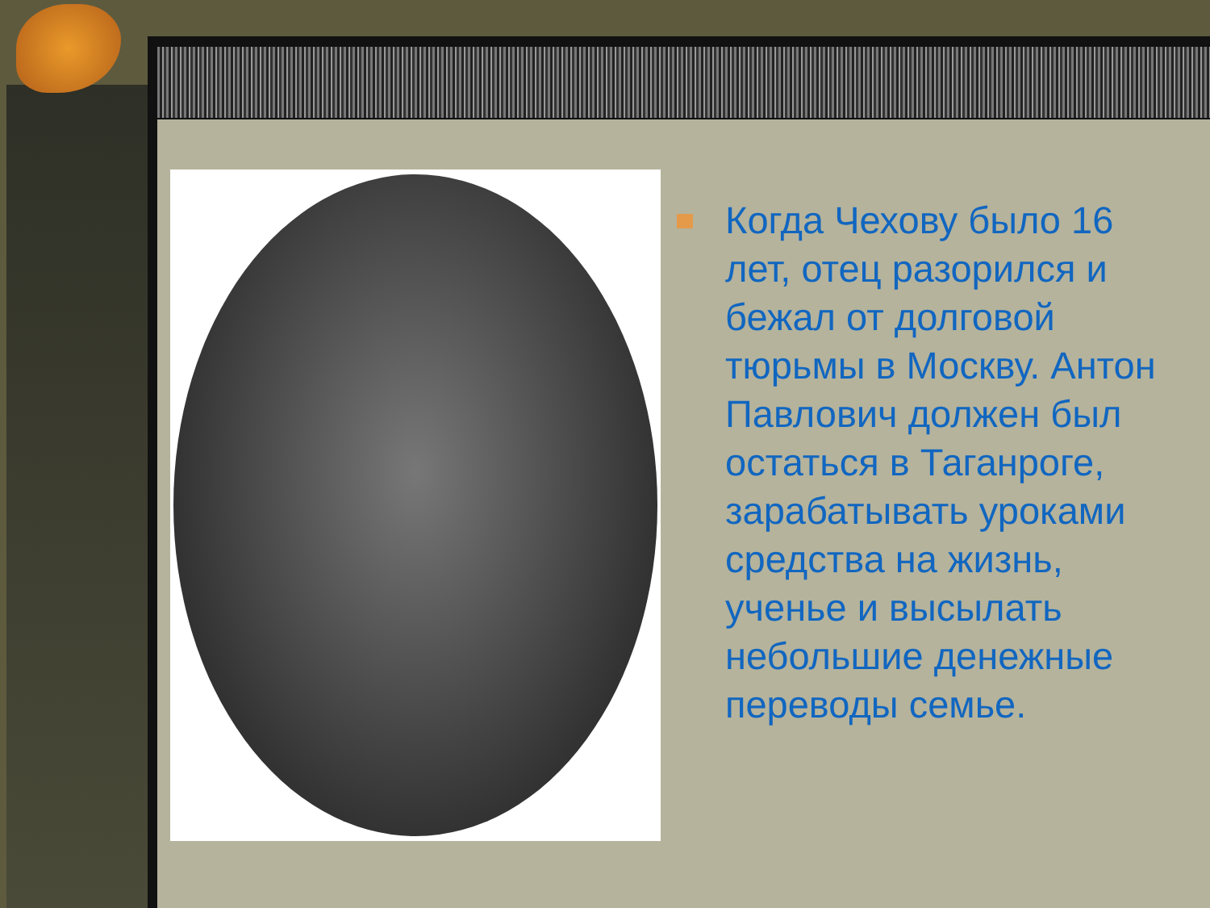Когда Чехову было 16 лет, отец разорился и бежал от долговой тюрьмы в Москву. Антон Павлович должен был остаться в Таганроге, зарабатывать уроками средства на жизнь, ученье и высылать небольшие денежные переводы семье.